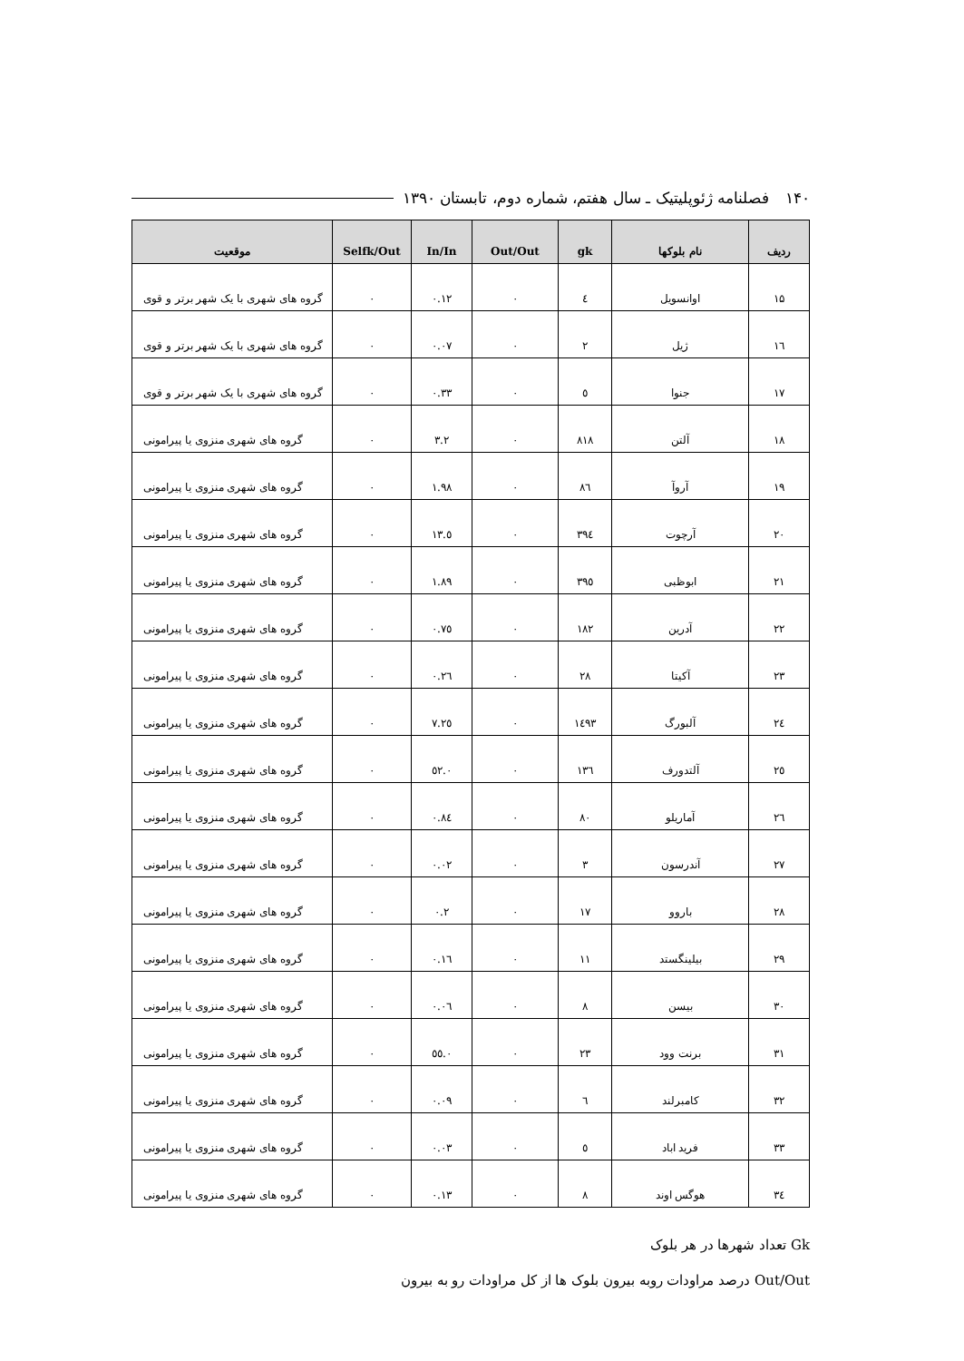۱۴۰ فصلنامه ژئوپلیتیک ـ سال هفتم، شماره دوم، تابستان ۱۳۹۰
| ردیف | نام بلوکها | gk | Out/Out | In/In | Selfk/Out | موقعیت |
| --- | --- | --- | --- | --- | --- | --- |
| ۱۵ | اوانسویل | ٤ | ۰ | ۰.۱۲ | ۰ | گروه های شهری با یک شهر برتر و قوی |
| ۱٦ | ژیل | ۲ | ۰ | ۰.۰۷ | ۰ | گروه های شهری با یک شهر برتر و قوی |
| ۱۷ | جنوا | ٥ | ۰ | ۰.۳۳ | ۰ | گروه های شهری با یک شهر برتر و قوی |
| ۱۸ | آلتن | ۸۱۸ | ۰ | ۳.۲ | ۰ | گروه های شهری منزوی یا پیرامونی |
| ۱۹ | آروآ | ۸٦ | ۰ | ۱.۹۸ | ۰ | گروه های شهری منزوی یا پیرامونی |
| ۲۰ | آرچوت | ۳۹٤ | ۰ | ٥.۱۳ | ۰ | گروه های شهری منزوی یا پیرامونی |
| ۲۱ | ابوظبی | ۳۹٥ | ۰ | ۱.۸۹ | ۰ | گروه های شهری منزوی یا پیرامونی |
| ۲۲ | آدرین | ۱۸۲ | ۰ | ۰.۷٥ | ۰ | گروه های شهری منزوی یا پیرامونی |
| ۲۳ | آکیتا | ۲۸ | ۰ | ۰.۲٦ | ۰ | گروه های شهری منزوی یا پیرامونی |
| ۲٤ | آلبورگ | ۱٤۹۳ | ۰ | ۷.۲٥ | ۰ | گروه های شهری منزوی یا پیرامونی |
| ۲٥ | آلتدورف | ۱۳٦ | ۰ | ۰.٥۲ | ۰ | گروه های شهری منزوی یا پیرامونی |
| ۲٦ | آماریلو | ۸۰ | ۰ | ۰.۸٤ | ۰ | گروه های شهری منزوی یا پیرامونی |
| ۲۷ | آندرسون | ۳ | ۰ | ۰.۰۲ | ۰ | گروه های شهری منزوی یا پیرامونی |
| ۲۸ | باروو | ۱۷ | ۰ | ۰.۲ | ۰ | گروه های شهری منزوی یا پیرامونی |
| ۲۹ | بیلینگستد | ۱۱ | ۰ | ۰.۱٦ | ۰ | گروه های شهری منزوی یا پیرامونی |
| ۳۰ | بیسن | ۸ | ۰ | ۰.۰٦ | ۰ | گروه های شهری منزوی یا پیرامونی |
| ۳۱ | برنت وود | ۲۳ | ۰ | ۰.٥٥ | ۰ | گروه های شهری منزوی یا پیرامونی |
| ۳۲ | کامبرلند | ٦ | ۰ | ۰.۰۹ | ۰ | گروه های شهری منزوی یا پیرامونی |
| ۳۳ | فرید اباد | ٥ | ۰ | ۰.۰۳ | ۰ | گروه های شهری منزوی یا پیرامونی |
| ۳٤ | هوگس اوند | ۸ | ۰ | ۰.۱۳ | ۰ | گروه های شهری منزوی یا پیرامونی |
Gk تعداد شهرها در هر بلوک
Out/Out درصد مراودات روبه بیرون بلوک ها از کل مراودات رو به بیرون